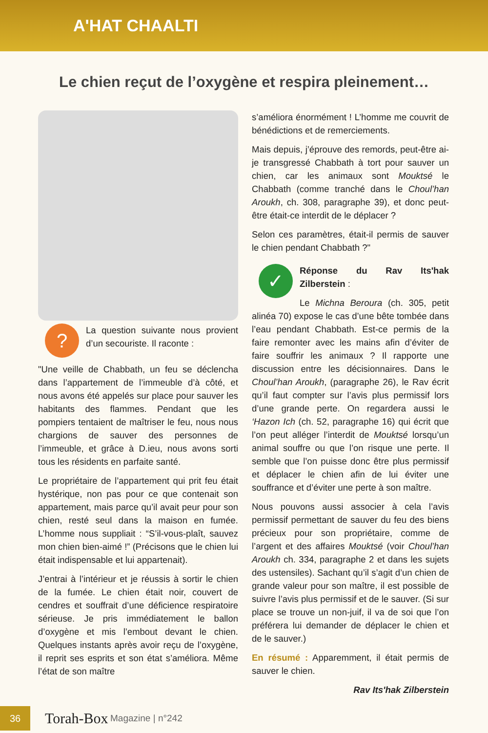A'HAT CHAALTI
Le chien reçut de l’oxygène et respira pleinement…
? La question suivante nous provient d’un secouriste. Il raconte :
"Une veille de Chabbath, un feu se déclencha dans l’appartement de l’immeuble d’à côté, et nous avons été appelés sur place pour sauver les habitants des flammes. Pendant que les pompiers tentaient de maîtriser le feu, nous nous chargions de sauver des personnes de l’immeuble, et grâce à D.ieu, nous avons sorti tous les résidents en parfaite santé.
Le propriétaire de l’appartement qui prit feu était hystérique, non pas pour ce que contenait son appartement, mais parce qu’il avait peur pour son chien, resté seul dans la maison en fumée. L’homme nous suppliait : “S’il-vous-plaît, sauvez mon chien bien-aimé !” (Précisons que le chien lui était indispensable et lui appartenait).
J’entrai à l’intérieur et je réussis à sortir le chien de la fumée. Le chien était noir, couvert de cendres et souffrait d’une déficience respiratoire sérieuse. Je pris immédiatement le ballon d’oxygène et mis l’embout devant le chien. Quelques instants après avoir reçu de l’oxygène, il reprit ses esprits et son état s’améliora. Même l’état de son maître
s’améliora énormément ! L’homme me couvrit de bénédictions et de remerciements.
Mais depuis, j’éprouve des remords, peut-être ai-je transgressé Chabbath à tort pour sauver un chien, car les animaux sont Mouktsé le Chabbath (comme tranché dans le Choul’han Aroukh, ch. 308, paragraphe 39), et donc peut-être était-ce interdit de le déplacer ?
Selon ces paramètres, était-il permis de sauver le chien pendant Chabbath ?"
✓ Réponse du Rav Its'hak Zilberstein :
Le Michna Beroura (ch. 305, petit alinéa 70) expose le cas d’une bête tombée dans l’eau pendant Chabbath. Est-ce permis de la faire remonter avec les mains afin d’éviter de faire souffrir les animaux ? Il rapporte une discussion entre les décisionnaires. Dans le Choul’han Aroukh, (paragraphe 26), le Rav écrit qu’il faut compter sur l’avis plus permissif lors d’une grande perte. On regardera aussi le ‘Hazon Ich (ch. 52, paragraphe 16) qui écrit que l’on peut alléger l’interdit de Mouktsé lorsqu’un animal souffre ou que l’on risque une perte. Il semble que l’on puisse donc être plus permissif et déplacer le chien afin de lui éviter une souffrance et d’éviter une perte à son maître.
Nous pouvons aussi associer à cela l’avis permissif permettant de sauver du feu des biens précieux pour son propriétaire, comme de l’argent et des affaires Mouktsé (voir Choul’han Aroukh ch. 334, paragraphe 2 et dans les sujets des ustensiles). Sachant qu’il s’agit d’un chien de grande valeur pour son maître, il est possible de suivre l’avis plus permissif et de le sauver. (Si sur place se trouve un non-juif, il va de soi que l’on préférera lui demander de déplacer le chien et de le sauver.)
En résumé : Apparemment, il était permis de sauver le chien.
Rav Its'hak Zilberstein
36
Torah-Box Magazine | n°242